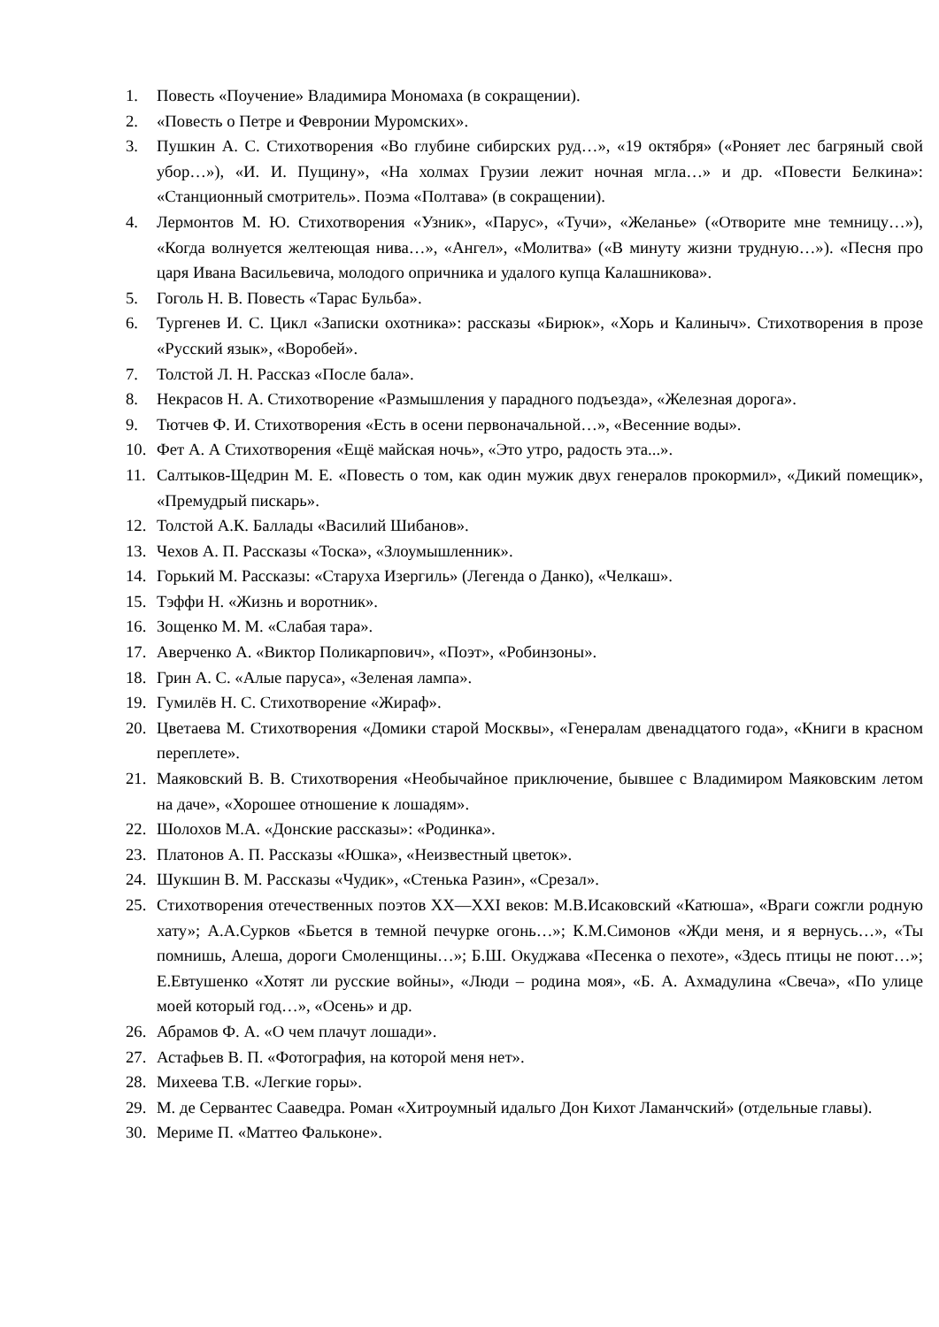1. Повесть «Поучение» Владимира Мономаха (в сокращении).
2. «Повесть о Петре и Февронии Муромских».
3. Пушкин А. С. Стихотворения «Во глубине сибирских руд…», «19 октября» («Роняет лес багряный свой убор…»), «И. И. Пущину», «На холмах Грузии лежит ночная мгла…» и др. «Повести Белкина»: «Станционный смотритель». Поэма «Полтава» (в сокращении).
4. Лермонтов М. Ю. Стихотворения «Узник», «Парус», «Тучи», «Желанье» («Отворите мне темницу…»), «Когда волнуется желтеющая нива…», «Ангел», «Молитва» («В минуту жизни трудную…»). «Песня про царя Ивана Васильевича, молодого опричника и удалого купца Калашникова».
5. Гоголь Н. В. Повесть «Тарас Бульба».
6. Тургенев И. С. Цикл «Записки охотника»: рассказы «Бирюк», «Хорь и Калиныч». Стихотворения в прозе «Русский язык», «Воробей».
7. Толстой Л. Н. Рассказ «После бала».
8. Некрасов Н. А. Стихотворение «Размышления у парадного подъезда», «Железная дорога».
9. Тютчев Ф. И. Стихотворения «Есть в осени первоначальной…», «Весенние воды».
10. Фет А. А Стихотворения «Ещё майская ночь», «Это утро, радость эта...».
11. Салтыков-Щедрин М. Е. «Повесть о том, как один мужик двух генералов прокормил», «Дикий помещик», «Премудрый пискарь».
12. Толстой А.К. Баллады «Василий Шибанов».
13. Чехов А. П. Рассказы «Тоска», «Злоумышленник».
14. Горький М. Рассказы: «Старуха Изергиль» (Легенда о Данко), «Челкаш».
15. Тэффи Н. «Жизнь и воротник».
16. Зощенко М. М. «Слабая тара».
17. Аверченко А. «Виктор Поликарпович», «Поэт», «Робинзоны».
18. Грин А. С. «Алые паруса», «Зеленая лампа».
19. Гумилёв Н. С. Стихотворение «Жираф».
20. Цветаева М. Стихотворения «Домики старой Москвы», «Генералам двенадцатого года», «Книги в красном переплете».
21. Маяковский В. В. Стихотворения «Необычайное приключение, бывшее с Владимиром Маяковским летом на даче», «Хорошее отношение к лошадям».
22. Шолохов М.А. «Донские рассказы»: «Родинка».
23. Платонов А. П. Рассказы «Юшка», «Неизвестный цветок».
24. Шукшин В. М. Рассказы «Чудик», «Стенька Разин», «Срезал».
25. Стихотворения отечественных поэтов XX—XXI веков: М.В.Исаковский «Катюша», «Враги сожгли родную хату»; А.А.Сурков «Бьется в темной печурке огонь…»; К.М.Симонов «Жди меня, и я вернусь…», «Ты помнишь, Алеша, дороги Смоленщины…»; Б.Ш. Окуджава «Песенка о пехоте», «Здесь птицы не поют…»; Е.Евтушенко «Хотят ли русские войны», «Люди – родина моя», «Б. А. Ахмадулина «Свеча», «По улице моей который год…», «Осень» и др.
26. Абрамов Ф. А. «О чем плачут лошади».
27. Астафьев В. П. «Фотография, на которой меня нет».
28. Михеева Т.В. «Легкие горы».
29. М. де Сервантес Сааведра. Роман «Хитроумный идальго Дон Кихот Ламанчский» (отдельные главы).
30. Мериме П. «Маттео Фальконе».